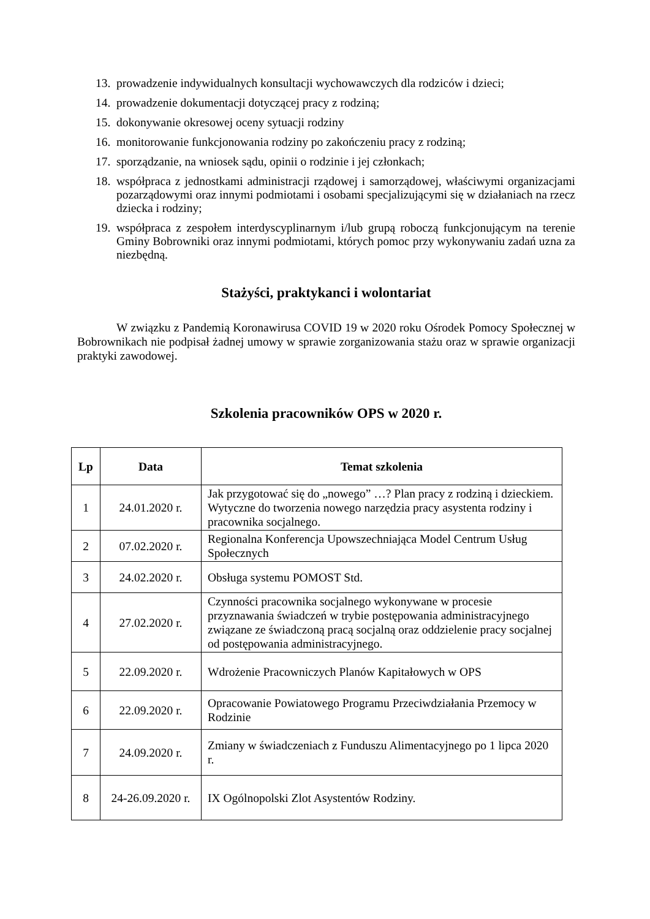13. prowadzenie indywidualnych konsultacji wychowawczych dla rodziców i dzieci;
14. prowadzenie dokumentacji dotyczącej pracy z rodziną;
15. dokonywanie okresowej oceny sytuacji rodziny
16. monitorowanie funkcjonowania rodziny po zakończeniu pracy z rodziną;
17. sporządzanie, na wniosek sądu, opinii o rodzinie i jej członkach;
18. współpraca z jednostkami administracji rządowej i samorządowej, właściwymi organizacjami pozarządowymi oraz innymi podmiotami i osobami specjalizującymi się w działaniach na rzecz dziecka i rodziny;
19. współpraca z zespołem interdyscyplinarnym i/lub grupą roboczą funkcjonującym na terenie Gminy Bobrowniki oraz innymi podmiotami, których pomoc przy wykonywaniu zadań uzna za niezbędną.
Stażyści, praktykanci i wolontariat
W związku z Pandemią Koronawirusa COVID 19 w 2020 roku Ośrodek Pomocy Społecznej w Bobrownikach nie podpisał żadnej umowy w sprawie zorganizowania stażu oraz w sprawie organizacji praktyki zawodowej.
Szkolenia pracowników OPS w 2020 r.
| Lp | Data | Temat szkolenia |
| --- | --- | --- |
| 1 | 24.01.2020 r. | Jak przygotować się do „nowego” …? Plan pracy z rodziną i dzieckiem. Wytyczne do tworzenia nowego narzędzia pracy asystenta rodziny i pracownika socjalnego. |
| 2 | 07.02.2020 r. | Regionalna Konferencja Upowszechniająca Model Centrum Usług Społecznych |
| 3 | 24.02.2020 r. | Obsługa systemu POMOST Std. |
| 4 | 27.02.2020 r. | Czynności pracownika socjalnego wykonywane w procesie przyznawania świadczeń w trybie postępowania administracyjnego związane ze świadczoną pracą socjalną oraz oddzielenie pracy socjalnej od postępowania administracyjnego. |
| 5 | 22.09.2020 r. | Wdrożenie Pracowniczych Planów Kapitałowych w OPS |
| 6 | 22.09.2020 r. | Opracowanie Powiatowego Programu Przeciwdziałania Przemocy w Rodzinie |
| 7 | 24.09.2020 r. | Zmiany w świadczeniach z Funduszu Alimentacyjnego po 1 lipca 2020 r. |
| 8 | 24-26.09.2020 r. | IX Ogólnopolski Zlot Asystentów Rodziny. |